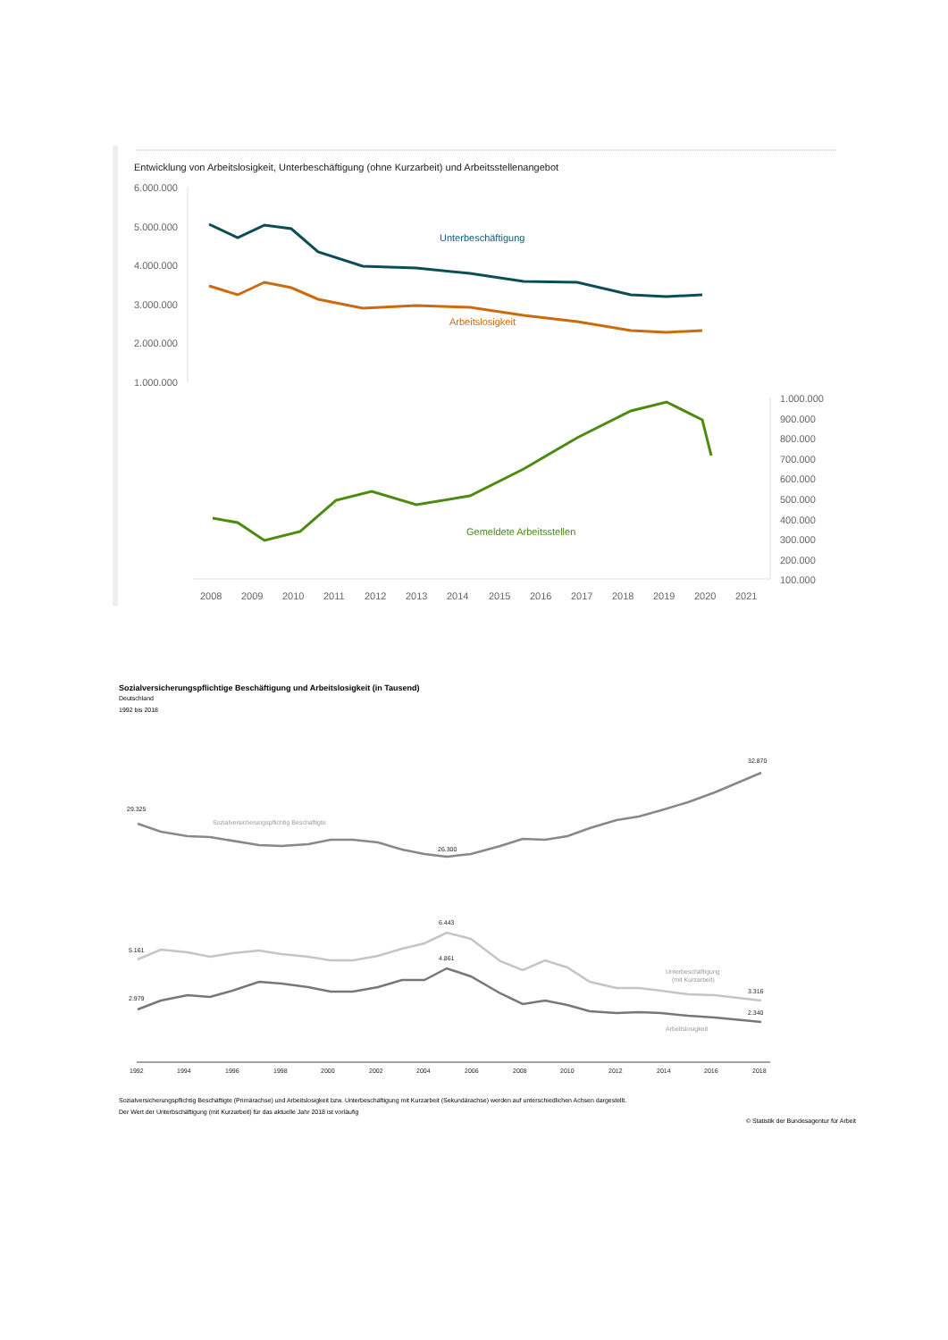Entwicklung von Arbeitslosigkeit, Unterbeschäftigung (ohne Kurzarbeit) und Arbeitsstellenangebot
6.000.000
5.000.000
4.000.000
3.000.000
2.000.000
1.000.000
1.000.000
900.000
800.000
700.000
600.000
500.000
400.000
300.000
200.000
100.000
2008
2009
2010
2011
2012
2013
2014
2015
2016
2017
2018
2019
2020
2021
Unterbeschäftigung
Arbeitslosigkeit
Gemeldete Arbeitsstellen
Sozialversicherungspflichtige Beschäftigung und Arbeitslosigkeit (in Tausend)
Deutschland
1992 bis 2018
29.325
26.300
32.870
5.161
6.443
3.316
2.979
4.861
2.340
1992
1994
1996
1998
2000
2002
2004
2006
2008
2010
2012
2014
2016
2018
Sozialversicherungspflichtig Beschäftigte
Unterbeschäftigung
(mit Kurzarbeit)
Arbeitslosigkeit
Sozialversicherungspflichtig Beschäftigte (Primärachse) und Arbeitslosigkeit bzw. Unterbeschäftigung mit Kurzarbeit (Sekundärachse) werden auf unterschiedlichen Achsen dargestellt.
Der Wert der Unterbschäftigung (mit Kurzarbeit) für das aktuelle Jahr 2018 ist vorläufig
© Statistik der Bundesagentur für Arbeit